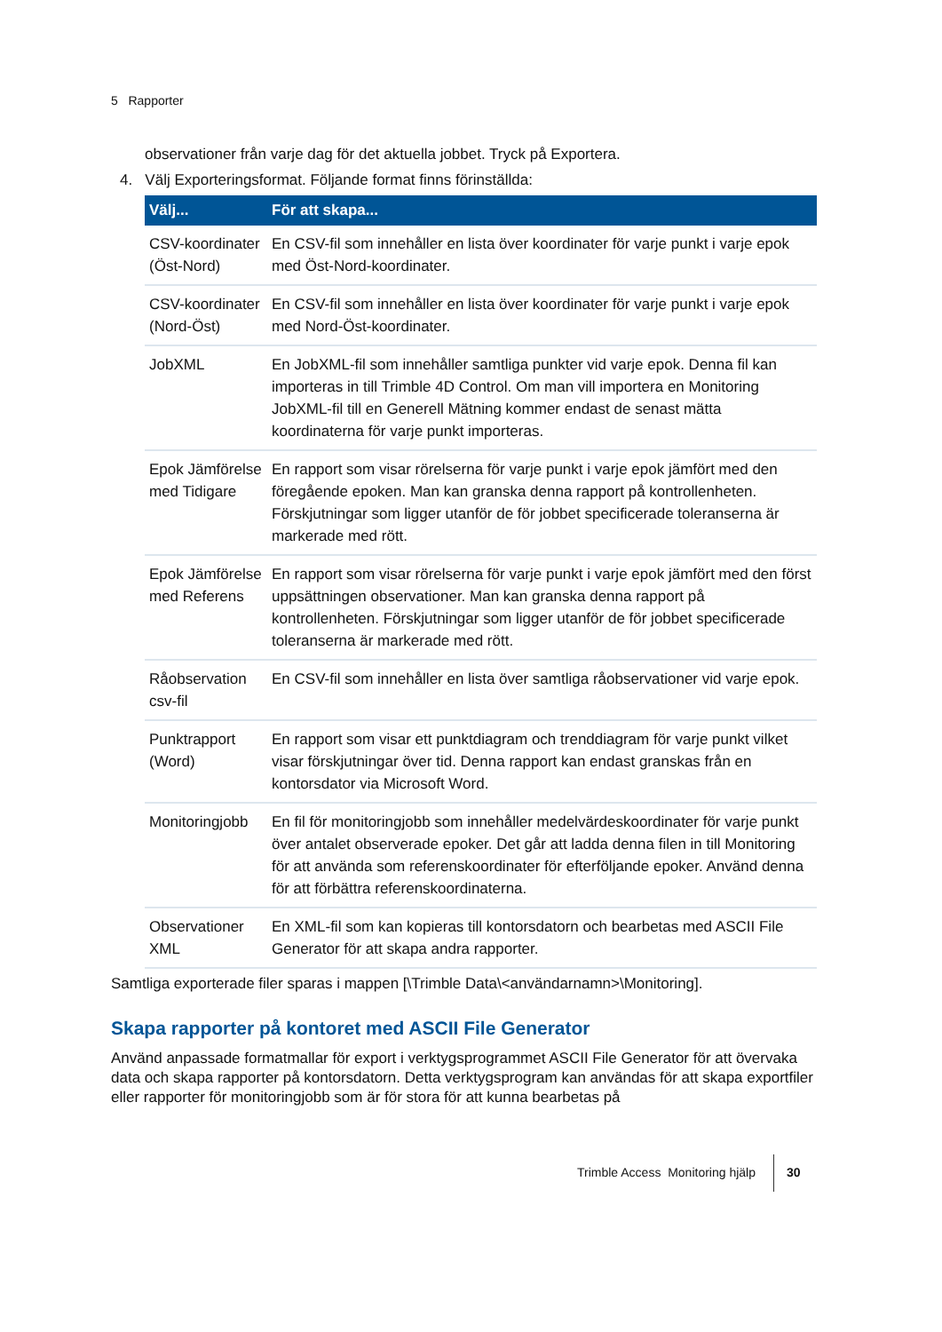5 Rapporter
observationer från varje dag för det aktuella jobbet. Tryck på Exportera.
4. Välj Exporteringsformat. Följande format finns förinställda:
| Välj... | För att skapa... |
| --- | --- |
| CSV-koordinater (Öst-Nord) | En CSV-fil som innehåller en lista över koordinater för varje punkt i varje epok med Öst-Nord-koordinater. |
| CSV-koordinater (Nord-Öst) | En CSV-fil som innehåller en lista över koordinater för varje punkt i varje epok med Nord-Öst-koordinater. |
| JobXML | En JobXML-fil som innehåller samtliga punkter vid varje epok. Denna fil kan importeras in till Trimble 4D Control. Om man vill importera en Monitoring JobXML-fil till en Generell Mätning kommer endast de senast mätta koordinaterna för varje punkt importeras. |
| Epok Jämförelse med Tidigare | En rapport som visar rörelserna för varje punkt i varje epok jämfört med den föregående epoken. Man kan granska denna rapport på kontrollenheten. Förskjutningar som ligger utanför de för jobbet specificerade toleranserna är markerade med rött. |
| Epok Jämförelse med Referens | En rapport som visar rörelserna för varje punkt i varje epok jämfört med den först uppsättningen observationer. Man kan granska denna rapport på kontrollenheten. Förskjutningar som ligger utanför de för jobbet specificerade toleranserna är markerade med rött. |
| Råobservation csv-fil | En CSV-fil som innehåller en lista över samtliga råobservationer vid varje epok. |
| Punktrapport (Word) | En rapport som visar ett punktdiagram och trenddiagram för varje punkt vilket visar förskjutningar över tid. Denna rapport kan endast granskas från en kontorsdator via Microsoft Word. |
| Monitoringjobb | En fil för monitoringjobb som innehåller medelvärdeskoordinater för varje punkt över antalet observerade epoker. Det går att ladda denna filen in till Monitoring för att använda som referenskoordinater för efterföljande epoker. Använd denna för att förbättra referenskoordinaterna. |
| Observationer XML | En XML-fil som kan kopieras till kontorsdatorn och bearbetas med ASCII File Generator för att skapa andra rapporter. |
Samtliga exporterade filer sparas i mappen [\Trimble Data\<användarnamn>\Monitoring].
Skapa rapporter på kontoret med ASCII File Generator
Använd anpassade formatmallar för export i verktygsprogrammet ASCII File Generator för att övervaka data och skapa rapporter på kontorsdatorn. Detta verktygsprogram kan användas för att skapa exportfiler eller rapporter för monitoringjobb som är för stora för att kunna bearbetas på
Trimble Access Monitoring hjälp 30